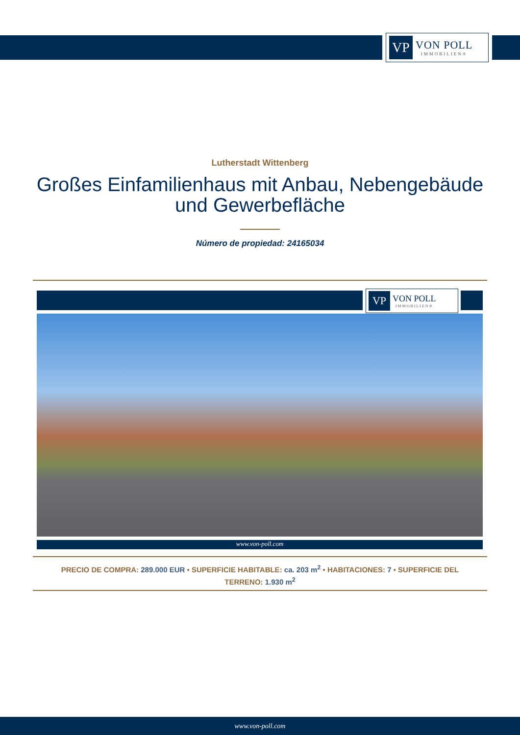VP
VON POLL
IMMOBILIEN®
Lutherstadt Wittenberg
Großes Einfamilienhaus mit Anbau, Nebengebäude
und Gewerbefläche
Número de propiedad: 24165034
VP
VON POLL
IMMOBILIEN®
www.von-poll.com
PRECIO DE COMPRA: 289.000 EUR • SUPERFICIE HABITABLE: ca. 203 m<sup>2</sup> • HABITACIONES: 7 • SUPERFICIE DEL TERRENO: 1.930 m<sup>2</sup>
www.von-poll.com